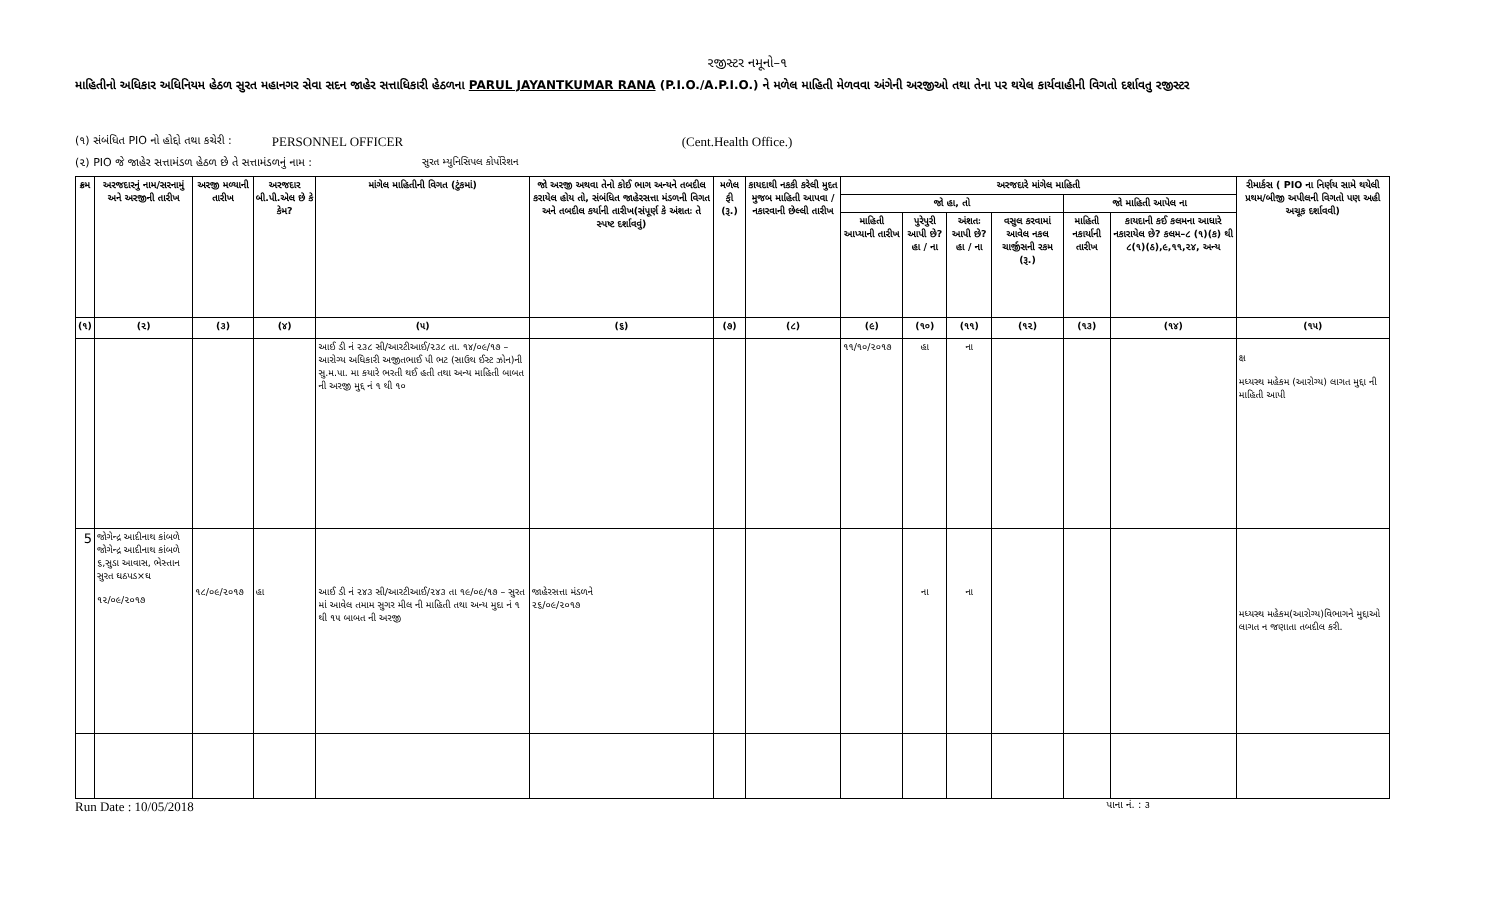રજીસ્ટર નમૂનો–૧
માહિતીનો અધિકાર અધિનિયમ હેઠળ સુરત મહાનગર સેવા સદન જાહેર સત્તાધિકારી હેઠળના PARUL JAYANTKUMAR RANA (P.I.O./A.P.I.O.) ને મળેલ માહિતી મેળવવા અંગેની અરજીઓ તથા તેના પર થયેલ કાર્યવાહીની વિગતો દર્શાવતુ રજીસ્ટર
(૧) સંબંધિત PIO નો હોદ્દો તથા કચેરી : PERSONNEL OFFICER (Cent.Health Office.)
(૨) PIO જે જાહેર સત્તામંડળ હેઠળ છે તે સત્તામંડળનું નામ : સુરત મ્યુનિસિપલ કોર્પોરેશન
| ક્રમ | અરજદારનું નામ/સરનામું અને અરજીની તારીખ | અરજી મળ્યાની તારીખ | અરજદાર બી.પી.એલ છે કે કેમ? | માંગેલ માહિતીની વિગત (ટુંકમાં) | જો અરજી અથવા તેનો કોઈ ભાગ અન્યને તબદીલ કરાયેલ હોય તો, સંબંધિત જાહેરસત્તા મંડળની વિગત અને તબદીલ કર્યાની તારીખ(સંપૂર્ણ કે અંશતઃ તે સ્પષ્ટ દર્શાવવું) | મળેલ ફી (રૂ.) | કાયદાથી નકકી કરેલી મુદત મુજબ માહિતી આપવા / નકારવાની છેલ્લી તારીખ | અરજદારે માંગેલ માહિતી | | | | | | રીમાર્કસ ( PIO ના નિર્ણય સામે થયેલી પ્રથમ/બીજી અપીલની વિગતો પણ અહી અચૂક દર્શાવવી) |
| --- | --- | --- | --- | --- | --- | --- | --- | --- | --- | --- | --- | --- | --- | --- |
| | | | | | | | | જો હા, તો | | | | જો માહિતી આપેલ ના | | |
| | | | | | | | | માહિતી આપ્યાની તારીખ | પુરેપુરી આપી છે? હા / ના | અંશતઃ આપી છે? હા / ના | વસુલ કરવામાં આવેલ નકલ ચાર્જીસની રકમ (રૂ.) | માહિતી નકાર્યાની તારીખ | કાયદાની કઈ કલમના આધારે નકારાયેલ છે? કલમ–૮ (૧)(ક) થી ૮(૧)(ઠ),૯,૧૧,૨૪, અન્ય | |
| (૧) | (૨) | (૩) | (૪) | (૫) | (૬) | (૭) | (૮) | (૯) | (૧૦) | (૧૧) | (૧૨) | (૧૩) | (૧૪) | (૧૫) |
| | | | | આઈ ડી નં ૨૩૮ સી/આરટીઆઈ/૨૩૮ તા. ૧૪/૦૯/૧૭ – આરોગ્ય અધિકારી અજીતભાઈ પી ભટ (સાઉથ ઈસ્ટ ઝોન)ની સુ.મ.પા. મા કયારે ભરતી થઈ હતી તથા અન્ય માહિતી બાબત ની અરજી મુદ્દ નં ૧ થી ૧૦ | | | | ૧૧/૧૦/૨૦૧૭ | હા | ના | | | | ક્ષ મધ્યસ્થ મહેકમ (આરોગ્ય) લાગત મુદ્દા ની માહિતી આપી |
| 5 | જોગેન્દ્ર આદીનાથ કાંબળે જોગેન્દ્ર આદીનાથ કાંબળે ૬,સુડા આવાસ, ભેસ્તાન સુરત ઘઠપડ×ઘ ૧૨/૦૯/૨૦૧૭ | ૧૮/૦૯/૨૦૧૭ | હા | આઈ ડી નં ૨૪૩ સી/આરટીઆઈ/૨૪૩ તા ૧૯/૦૯/૧૭ – સુરત માં આવેલ તમામ સુગર મીલ ની માહિતી તથા અન્ય મુદા નં ૧ થી ૧૫ બાબત ની અરજી | જાહેરસત્તા મંડળને ૨૬/૦૯/૨૦૧૭ | | | | ના | ના | | | | મધ્યસ્થ મહેકમ(આરોગ્ય)વિભાગને મુદ્દાઓ લાગત ન જણાતા તબદીલ કરી. |
Run Date : 10/05/2018 પાના નં. : ૩